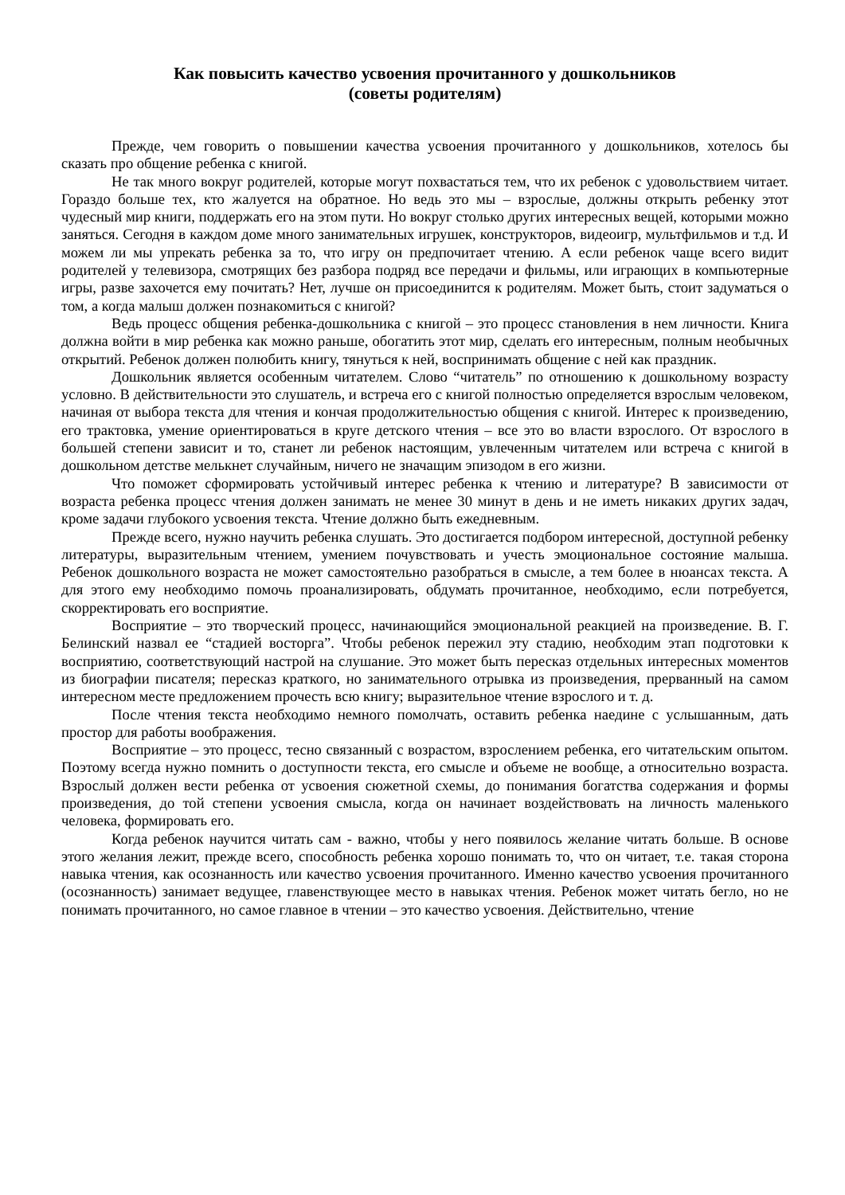Как повысить качество усвоения прочитанного у дошкольников
(советы родителям)
Прежде, чем говорить о повышении качества усвоения прочитанного у дошкольников, хотелось бы сказать про общение ребенка с книгой.
Не так много вокруг родителей, которые могут похвастаться тем, что их ребенок с удовольствием читает. Гораздо больше тех, кто жалуется на обратное. Но ведь это мы – взрослые, должны открыть ребенку этот чудесный мир книги, поддержать его на этом пути. Но вокруг столько других интересных вещей, которыми можно заняться. Сегодня в каждом доме много занимательных игрушек, конструкторов, видеоигр, мультфильмов и т.д. И можем ли мы упрекать ребенка за то, что игру он предпочитает чтению. А если ребенок чаще всего видит родителей у телевизора, смотрящих без разбора подряд все передачи и фильмы, или играющих в компьютерные игры, разве захочется ему почитать? Нет, лучше он присоединится к родителям. Может быть, стоит задуматься о том, а когда малыш должен познакомиться с книгой?
Ведь процесс общения ребенка-дошкольника с книгой – это процесс становления в нем личности. Книга должна войти в мир ребенка как можно раньше, обогатить этот мир, сделать его интересным, полным необычных открытий. Ребенок должен полюбить книгу, тянуться к ней, воспринимать общение с ней как праздник.
Дошкольник является особенным читателем. Слово “читатель” по отношению к дошкольному возрасту условно. В действительности это слушатель, и встреча его с книгой полностью определяется взрослым человеком, начиная от выбора текста для чтения и кончая продолжительностью общения с книгой. Интерес к произведению, его трактовка, умение ориентироваться в круге детского чтения – все это во власти взрослого. От взрослого в большей степени зависит и то, станет ли ребенок настоящим, увлеченным читателем или встреча с книгой в дошкольном детстве мелькнет случайным, ничего не значащим эпизодом в его жизни.
Что поможет сформировать устойчивый интерес ребенка к чтению и литературе? В зависимости от возраста ребенка процесс чтения должен занимать не менее 30 минут в день и не иметь никаких других задач, кроме задачи глубокого усвоения текста. Чтение должно быть ежедневным.
Прежде всего, нужно научить ребенка слушать. Это достигается подбором интересной, доступной ребенку литературы, выразительным чтением, умением почувствовать и учесть эмоциональное состояние малыша. Ребенок дошкольного возраста не может самостоятельно разобраться в смысле, а тем более в нюансах текста. А для этого ему необходимо помочь проанализировать, обдумать прочитанное, необходимо, если потребуется, скорректировать его восприятие.
Восприятие – это творческий процесс, начинающийся эмоциональной реакцией на произведение. В. Г. Белинский назвал ее “стадией восторга”. Чтобы ребенок пережил эту стадию, необходим этап подготовки к восприятию, соответствующий настрой на слушание. Это может быть пересказ отдельных интересных моментов из биографии писателя; пересказ краткого, но занимательного отрывка из произведения, прерванный на самом интересном месте предложением прочесть всю книгу; выразительное чтение взрослого и т. д.
После чтения текста необходимо немного помолчать, оставить ребенка наедине с услышанным, дать простор для работы воображения.
Восприятие – это процесс, тесно связанный с возрастом, взрослением ребенка, его читательским опытом. Поэтому всегда нужно помнить о доступности текста, его смысле и объеме не вообще, а относительно возраста. Взрослый должен вести ребенка от усвоения сюжетной схемы, до понимания богатства содержания и формы произведения, до той степени усвоения смысла, когда он начинает воздействовать на личность маленького человека, формировать его.
Когда ребенок научится читать сам - важно, чтобы у него появилось желание читать больше. В основе этого желания лежит, прежде всего, способность ребенка хорошо понимать то, что он читает, т.е. такая сторона навыка чтения, как осознанность или качество усвоения прочитанного. Именно качество усвоения прочитанного (осознанность) занимает ведущее, главенствующее место в навыках чтения. Ребенок может читать бегло, но не понимать прочитанного, но самое главное в чтении – это качество усвоения. Действительно, чтение